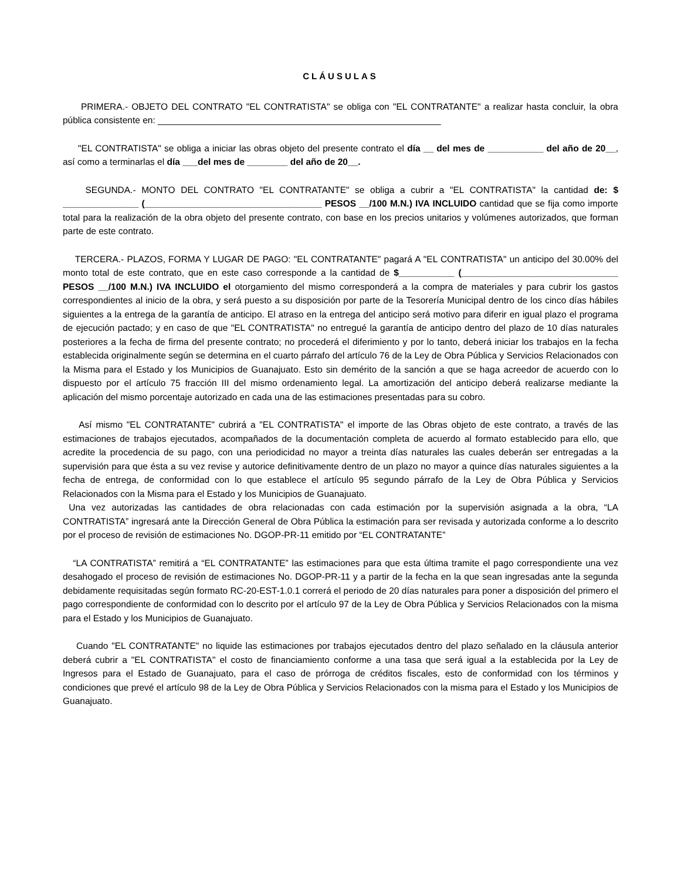CLÁUSULAS
PRIMERA.- OBJETO DEL CONTRATO "EL CONTRATISTA" se obliga con "EL CONTRATANTE" a realizar hasta concluir, la obra pública consistente en: ________________________________________________________
"EL CONTRATISTA" se obliga a iniciar las obras objeto del presente contrato el día __ del mes de ___________ del año de 20__, así como a terminarlas el día ___del mes de ________ del año de 20__.
SEGUNDA.- MONTO DEL CONTRATO "EL CONTRATANTE" se obliga a cubrir a "EL CONTRATISTA" la cantidad de: $ _______________ (___________________________________ PESOS __/100 M.N.) IVA INCLUIDO cantidad que se fija como importe total para la realización de la obra objeto del presente contrato, con base en los precios unitarios y volúmenes autorizados, que forman parte de este contrato.
TERCERA.- PLAZOS, FORMA Y LUGAR DE PAGO: "EL CONTRATANTE" pagará A "EL CONTRATISTA" un anticipo del 30.00% del monto total de este contrato, que en este caso corresponde a la cantidad de $___________ (_______________________________ PESOS __/100 M.N.) IVA INCLUIDO el otorgamiento del mismo corresponderá a la compra de materiales y para cubrir los gastos correspondientes al inicio de la obra, y será puesto a su disposición por parte de la Tesorería Municipal dentro de los cinco días hábiles siguientes a la entrega de la garantía de anticipo. El atraso en la entrega del anticipo será motivo para diferir en igual plazo el programa de ejecución pactado; y en caso de que "EL CONTRATISTA" no entregué la garantía de anticipo dentro del plazo de 10 días naturales posteriores a la fecha de firma del presente contrato; no procederá el diferimiento y por lo tanto, deberá iniciar los trabajos en la fecha establecida originalmente según se determina en el cuarto párrafo del artículo 76 de la Ley de Obra Pública y Servicios Relacionados con la Misma para el Estado y los Municipios de Guanajuato. Esto sin demérito de la sanción a que se haga acreedor de acuerdo con lo dispuesto por el artículo 75 fracción III del mismo ordenamiento legal. La amortización del anticipo deberá realizarse mediante la aplicación del mismo porcentaje autorizado en cada una de las estimaciones presentadas para su cobro.
Así mismo "EL CONTRATANTE" cubrirá a "EL CONTRATISTA" el importe de las Obras objeto de este contrato, a través de las estimaciones de trabajos ejecutados, acompañados de la documentación completa de acuerdo al formato establecido para ello, que acredite la procedencia de su pago, con una periodicidad no mayor a treinta días naturales las cuales deberán ser entregadas a la supervisión para que ésta a su vez revise y autorice definitivamente dentro de un plazo no mayor a quince días naturales siguientes a la fecha de entrega, de conformidad con lo que establece el artículo 95 segundo párrafo de la Ley de Obra Pública y Servicios Relacionados con la Misma para el Estado y los Municipios de Guanajuato.
Una vez autorizadas las cantidades de obra relacionadas con cada estimación por la supervisión asignada a la obra, “LA CONTRATISTA” ingresará ante la Dirección General de Obra Pública la estimación para ser revisada y autorizada conforme a lo descrito por el proceso de revisión de estimaciones No. DGOP-PR-11 emitido por “EL CONTRATANTE”
“LA CONTRATISTA” remitirá a “EL CONTRATANTE” las estimaciones para que esta última tramite el pago correspondiente una vez desahogado el proceso de revisión de estimaciones No. DGOP-PR-11 y a partir de la fecha en la que sean ingresadas ante la segunda debidamente requisitadas según formato RC-20-EST-1.0.1 correrá el periodo de 20 días naturales para poner a disposición del primero el pago correspondiente de conformidad con lo descrito por el artículo 97 de la Ley de Obra Pública y Servicios Relacionados con la misma para el Estado y los Municipios de Guanajuato.
Cuando "EL CONTRATANTE" no liquide las estimaciones por trabajos ejecutados dentro del plazo señalado en la cláusula anterior deberá cubrir a "EL CONTRATISTA" el costo de financiamiento conforme a una tasa que será igual a la establecida por la Ley de Ingresos para el Estado de Guanajuato, para el caso de prórroga de créditos fiscales, esto de conformidad con los términos y condiciones que prevé el artículo 98 de la Ley de Obra Pública y Servicios Relacionados con la misma para el Estado y los Municipios de Guanajuato.